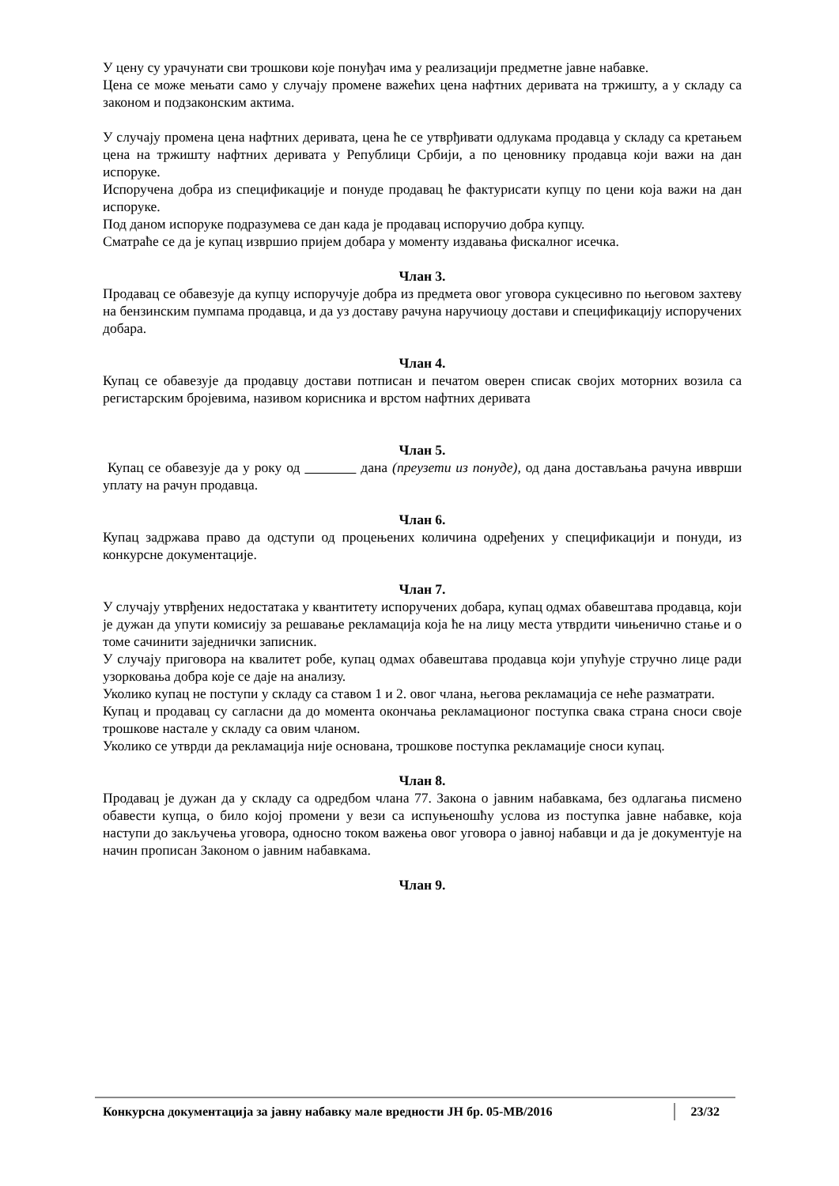У цену су урачунати сви трошкови које понуђач има у реализацији предметне јавне набавке.
Цена се може мењати само у случају промене важећих цена нафтних деривата на тржишту, а у складу са законом и подзаконским актима.
У случају промена цена нафтних деривата, цена ће се утврђивати одлукама продавца у складу са кретањем цена на тржишту нафтних деривата у Републици Србији, а по ценовнику продавца који важи на дан испоруке.
Испоручена добра из спецификације и понуде продавац ће фактурисати купцу по цени која важи на дан испоруке.
Под даном испоруке подразумева се дан када је продавац испоручио добра купцу.
Сматраће се да је купац извршио пријем добара у моменту издавања фискалног исечка.
Члан 3.
Продавац се обавезује да купцу испоручује добра из предмета овог уговора сукцесивно по његовом захтеву на бензинским пумпама продавца, и да уз доставу рачуна наручиоцу достави и спецификацију испоручених добара.
Члан 4.
Купац се обавезује да продавцу достави потписан и печатом оверен списак својих моторних возила са регистарским бројевима, називом корисника и врстом нафтних деривата
Члан 5.
Купац се обавезује да у року од дана (преузети из понуде), од дана достављања рачуна ивврши уплату на рачун продавца.
Члан 6.
Купац задржава право да одступи од процењених количина одређених у спецификацији и понуди, из конкурсне документације.
Члан 7.
У случају утврђених недостатака у квантитету испоручених добара, купац одмах обавештава продавца, који је дужан да упути комисију за решавање рекламација која ће на лицу места утврдити чињенично стање и о томе сачинити заједнички записник.
У случају приговора на квалитет робе, купац одмах обавештава продавца који упућује стручно лице ради узорковања добра које се даје на анализу.
Уколико купац не поступи у складу са ставом 1 и 2. овог члана, његова рекламација се неће разматрати.
Купац и продавац су сагласни да до момента окончања рекламационог поступка свака страна сноси своје трошкове настале у складу са овим чланом.
Уколико се утврди да рекламација није основана, трошкове поступка рекламације сноси купац.
Члан 8.
Продавац је дужан да у складу са одредбом члана 77. Закона о јавним набавкама, без одлагања писмено обавести купца, о било којој промени у вези са испуњеношћу услова из поступка јавне набавке, која наступи до закључења уговора, односно током важења овог уговора о јавној набавци и да је документује на начин прописан Законом о јавним набавкама.
Члан 9.
Конкурсна документација за јавну набавку мале вредности ЈН бр. 05-МВ/2016 23/32